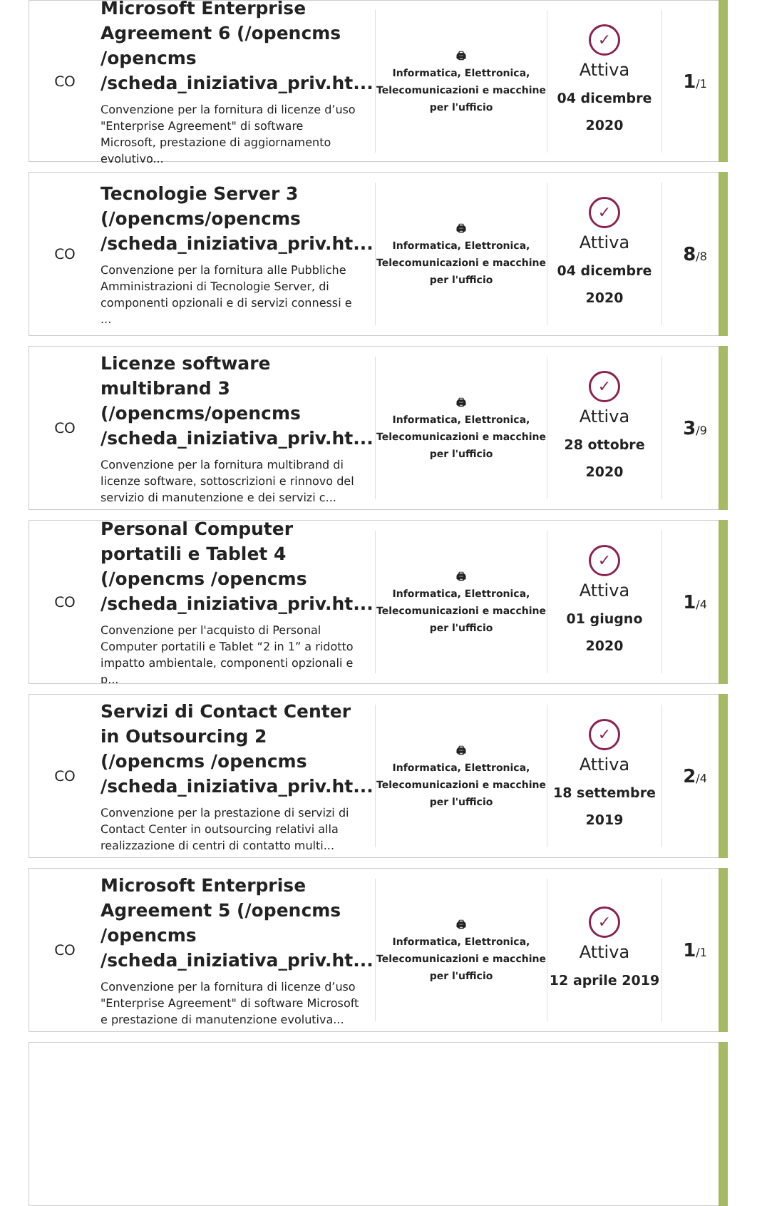CO
Microsoft Enterprise Agreement 6 (/opencms /opencms /scheda_iniziativa_priv.ht...
Convenzione per la fornitura di licenze d’uso "Enterprise Agreement" di software Microsoft, prestazione di aggiornamento evolutivo...
🖨
Informatica, Elettronica, Telecomunicazioni e macchine per l'ufficio
✓
Attiva
04 dicembre 2020
1/1
CO
Tecnologie Server 3 (/opencms/opencms /scheda_iniziativa_priv.ht...
Convenzione per la fornitura alle Pubbliche Amministrazioni di Tecnologie Server, di componenti opzionali e di servizi connessi e ...
🖨
Informatica, Elettronica, Telecomunicazioni e macchine per l'ufficio
✓
Attiva
04 dicembre 2020
8/8
CO
Licenze software multibrand 3 (/opencms/opencms /scheda_iniziativa_priv.ht...
Convenzione per la fornitura multibrand di licenze software, sottoscrizioni e rinnovo del servizio di manutenzione e dei servizi c...
🖨
Informatica, Elettronica, Telecomunicazioni e macchine per l'ufficio
✓
Attiva
28 ottobre 2020
3/9
CO
Personal Computer portatili e Tablet 4 (/opencms /opencms /scheda_iniziativa_priv.ht...
Convenzione per l'acquisto di Personal Computer portatili e Tablet “2 in 1” a ridotto impatto ambientale, componenti opzionali e p...
🖨
Informatica, Elettronica, Telecomunicazioni e macchine per l'ufficio
✓
Attiva
01 giugno 2020
1/4
CO
Servizi di Contact Center in Outsourcing 2 (/opencms /opencms /scheda_iniziativa_priv.ht...
Convenzione per la prestazione di servizi di Contact Center in outsourcing relativi alla realizzazione di centri di contatto multi...
🖨
Informatica, Elettronica, Telecomunicazioni e macchine per l'ufficio
✓
Attiva
18 settembre 2019
2/4
CO
Microsoft Enterprise Agreement 5 (/opencms /opencms /scheda_iniziativa_priv.ht...
Convenzione per la fornitura di licenze d’uso "Enterprise Agreement" di software Microsoft e prestazione di manutenzione evolutiva...
🖨
Informatica, Elettronica, Telecomunicazioni e macchine per l'ufficio
✓
Attiva
12 aprile 2019
1/1